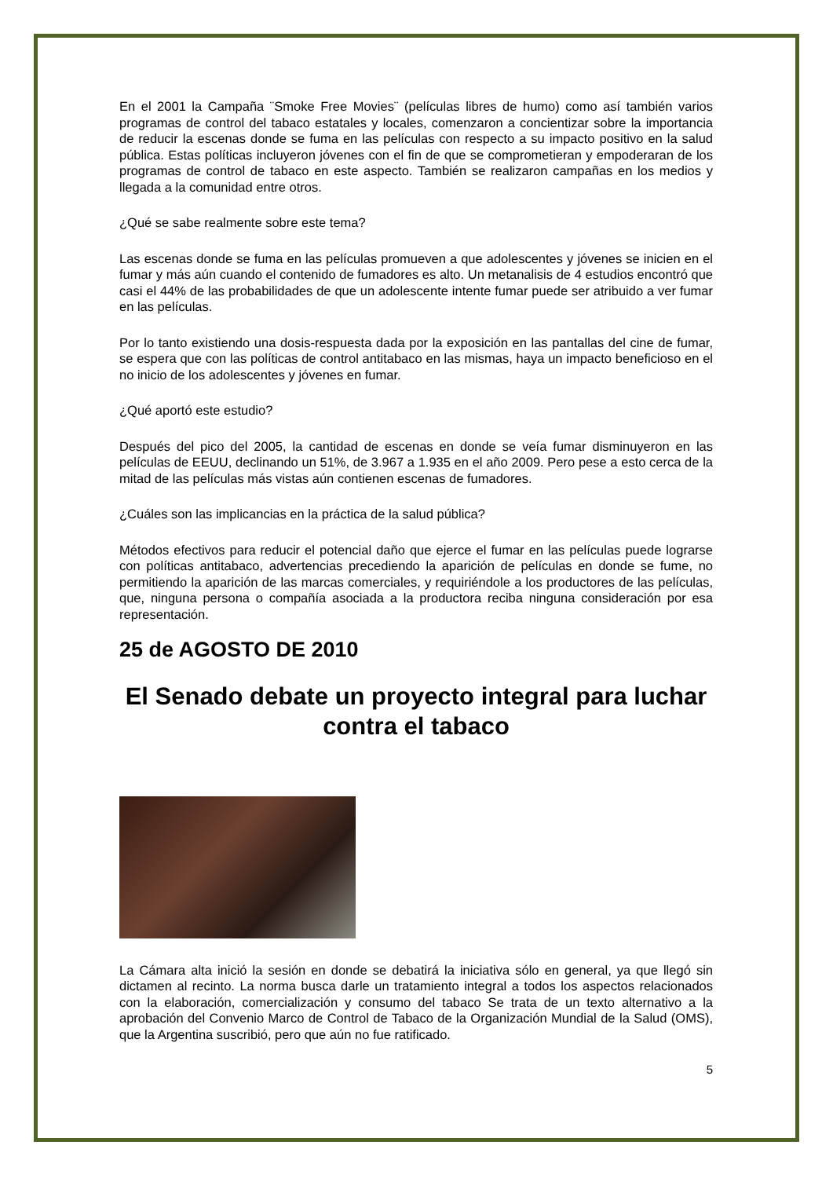En el 2001 la Campaña ¨Smoke Free Movies¨ (películas libres de humo) como así también varios programas de control del tabaco estatales y locales, comenzaron a concientizar sobre la importancia de reducir la escenas donde se fuma en las películas con respecto a su impacto positivo en la salud pública. Estas políticas incluyeron jóvenes con el fin de que se comprometieran y empoderaran de los programas de control de tabaco en este aspecto. También se realizaron campañas en los medios y llegada a la comunidad entre otros.
¿Qué se sabe realmente sobre este tema?
Las escenas donde se fuma en las películas promueven a que adolescentes y jóvenes se inicien en el fumar y más aún cuando el contenido de fumadores es alto. Un metanalisis de 4 estudios encontró que casi el 44% de las probabilidades de que un adolescente intente fumar puede ser atribuido a ver fumar en las películas.
Por lo tanto existiendo una dosis-respuesta dada por la exposición en las pantallas del cine de fumar, se espera que con las políticas de control antitabaco en las mismas, haya un impacto beneficioso en el no inicio de los adolescentes y jóvenes en fumar.
¿Qué aportó este estudio?
Después del pico del 2005, la cantidad de escenas en donde se veía fumar disminuyeron en las películas de EEUU, declinando un 51%, de 3.967 a 1.935 en el año 2009. Pero pese a esto cerca de la mitad de las películas más vistas aún contienen escenas de fumadores.
¿Cuáles son las implicancias en la práctica de la salud pública?
Métodos efectivos para reducir el potencial daño que ejerce el fumar en las películas puede lograrse con políticas antitabaco, advertencias precediendo la aparición de películas en donde se fume, no permitiendo la aparición de las marcas comerciales, y requiriéndole a los productores de las películas, que, ninguna persona o compañía asociada a la productora reciba ninguna consideración por esa representación.
25 de AGOSTO DE 2010
El Senado debate un proyecto integral para luchar contra el tabaco
La Cámara alta inició la sesión en donde se debatirá la iniciativa sólo en general, ya que llegó sin dictamen al recinto. La norma busca darle un tratamiento integral a todos los aspectos relacionados con la elaboración, comercialización y consumo del tabaco Se trata de un texto alternativo a la aprobación del Convenio Marco de Control de Tabaco de la Organización Mundial de la Salud (OMS), que la Argentina suscribió, pero que aún no fue ratificado.
5